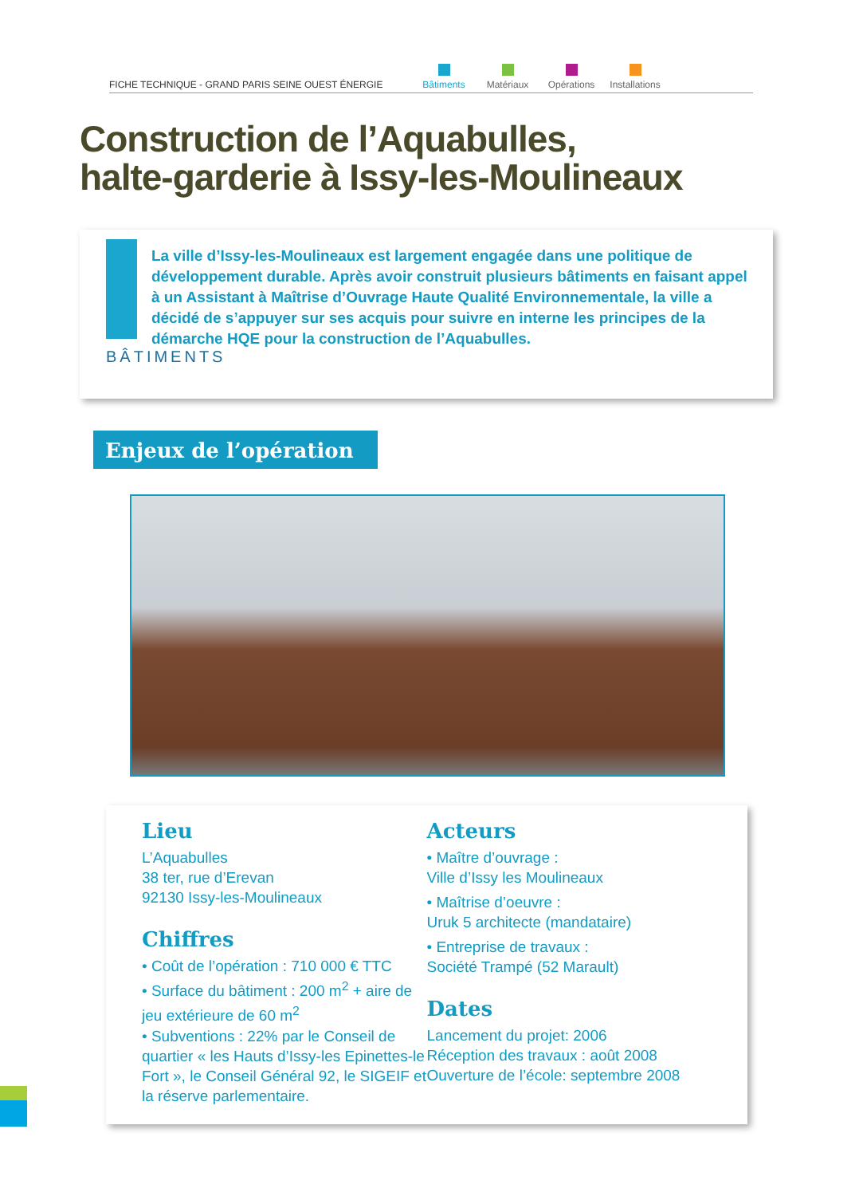FICHE TECHNIQUE - GRAND PARIS SEINE OUEST ÉNERGIE
Bâtiments
Matériaux
Opérations
Installations
Construction de l’Aquabulles,
halte-garderie à Issy-les-Moulineaux
BÂTIMENTS
La ville d’Issy-les-Moulineaux est largement engagée dans une politique de développement durable. Après avoir construit plusieurs bâtiments en faisant appel à un Assistant à Maîtrise d’Ouvrage Haute Qualité Environnementale, la ville a décidé de s’appuyer sur ses acquis pour suivre en interne les principes de la démarche HQE pour la construction de l’Aquabulles.
Enjeux de l’opération
Lieu
L’Aquabulles
38 ter, rue d’Erevan
92130 Issy-les-Moulineaux
Chiffres
• Coût de l’opération : 710 000 € TTC
• Surface du bâtiment : 200 m<sup>2</sup> + aire de jeu extérieure de 60 m<sup>2</sup>
• Subventions : 22% par le Conseil de quartier « les Hauts d’Issy-les Epinettes-le Fort », le Conseil Général 92, le SIGEIF et la réserve parlementaire.
Acteurs
• Maître d’ouvrage :
Ville d’Issy les Moulineaux
• Maîtrise d’oeuvre :
Uruk 5 architecte (mandataire)
• Entreprise de travaux :
Société Trampé (52 Marault)
Dates
Lancement du projet: 2006
Réception des travaux : août 2008
Ouverture de l’école: septembre 2008